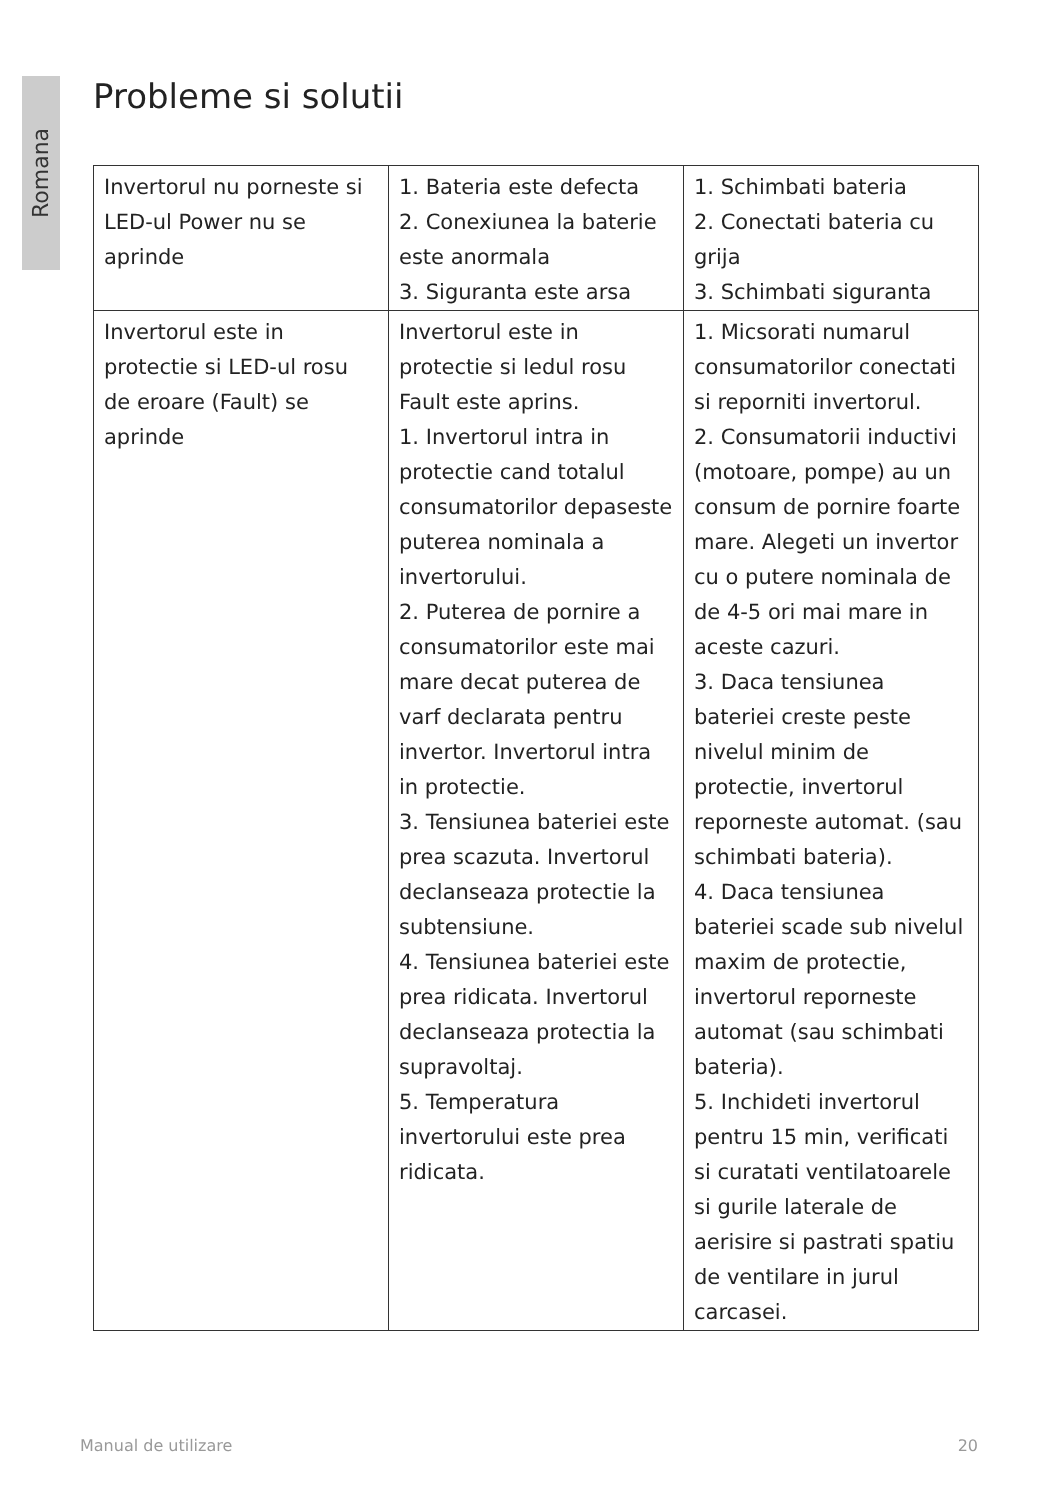Romana
Probleme si solutii
| Invertorul nu porneste si LED-ul Power nu se aprinde | 1. Bateria este defecta 2. Conexiunea la baterie este anormala 3. Siguranta este arsa | 1. Schimbati bateria 2. Conectati bateria cu grija 3. Schimbati siguranta |
| Invertorul este in protectie si LED-ul rosu de eroare (Fault) se aprinde | Invertorul este in protectie si ledul rosu Fault este aprins. 1. Invertorul intra in protectie cand totalul consumatorilor depaseste puterea nominala a invertorului. 2. Puterea de pornire a consumatorilor este mai mare decat puterea de varf declarata pentru invertor. Invertorul intra in protectie. 3. Tensiunea bateriei este prea scazuta. Invertorul declanseaza protectie la subtensiune. 4. Tensiunea bateriei este prea ridicata. Invertorul declanseaza protectia la supravoltaj. 5. Temperatura invertorului este prea ridicata. | 1. Micsorati numarul consumatorilor conectati si reporniti invertorul. 2. Consumatorii inductivi (motoare, pompe) au un consum de pornire foarte mare. Alegeti un invertor cu o putere nominala de de 4-5 ori mai mare in aceste cazuri. 3. Daca tensiunea bateriei creste peste nivelul minim de protectie, invertorul reporneste automat. (sau schimbati bateria). 4. Daca tensiunea bateriei scade sub nivelul maxim de protectie, invertorul reporneste automat (sau schimbati bateria). 5. Inchideti invertorul pentru 15 min, verificati si curatati ventilatoarele si gurile laterale de aerisire si pastrati spatiu de ventilare in jurul carcasei. |
Manual de utilizare 20